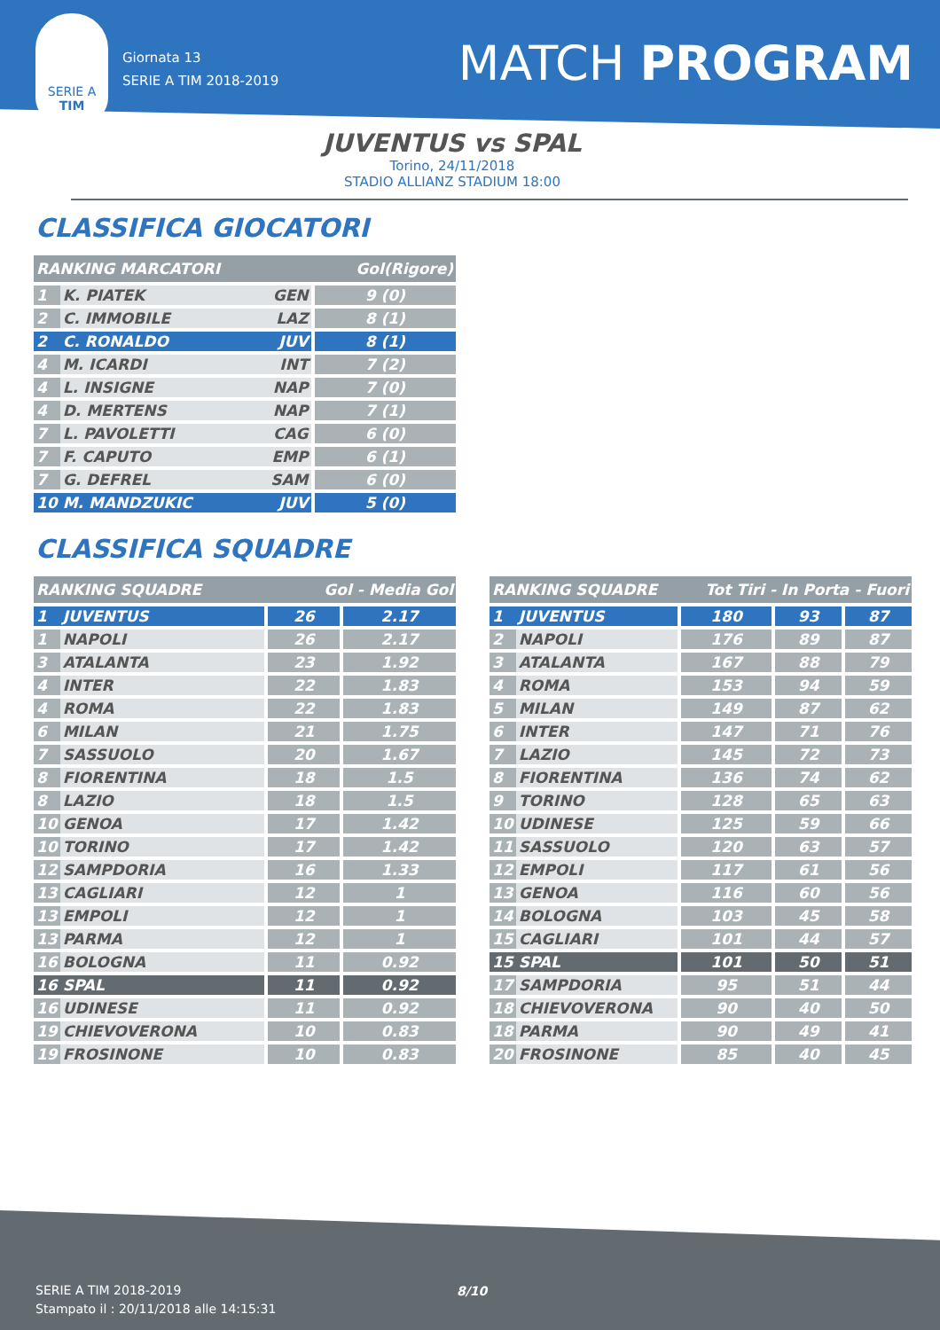SERIE A
TIM
Giornata 13
SERIE A TIM 2018-2019
MATCH PROGRAM
JUVENTUS vs SPAL
Torino, 24/11/2018
STADIO ALLIANZ STADIUM 18:00
CLASSIFICA GIOCATORI
| RANKING MARCATORI | | | Gol(Rigore) |
| --- | --- | --- | --- |
| 1 | K. PIATEK | GEN | 9 (0) |
| 2 | C. IMMOBILE | LAZ | 8 (1) |
| 2 | C. RONALDO | JUV | 8 (1) |
| 4 | M. ICARDI | INT | 7 (2) |
| 4 | L. INSIGNE | NAP | 7 (0) |
| 4 | D. MERTENS | NAP | 7 (1) |
| 7 | L. PAVOLETTI | CAG | 6 (0) |
| 7 | F. CAPUTO | EMP | 6 (1) |
| 7 | G. DEFREL | SAM | 6 (0) |
| 10 | M. MANDZUKIC | JUV | 5 (0) |
CLASSIFICA SQUADRE
| RANKING SQUADRE | | Gol - Media Gol | |
| --- | --- | --- | --- |
| 1 | JUVENTUS | 26 | 2.17 |
| 1 | NAPOLI | 26 | 2.17 |
| 3 | ATALANTA | 23 | 1.92 |
| 4 | INTER | 22 | 1.83 |
| 4 | ROMA | 22 | 1.83 |
| 6 | MILAN | 21 | 1.75 |
| 7 | SASSUOLO | 20 | 1.67 |
| 8 | FIORENTINA | 18 | 1.5 |
| 8 | LAZIO | 18 | 1.5 |
| 10 | GENOA | 17 | 1.42 |
| 10 | TORINO | 17 | 1.42 |
| 12 | SAMPDORIA | 16 | 1.33 |
| 13 | CAGLIARI | 12 | 1 |
| 13 | EMPOLI | 12 | 1 |
| 13 | PARMA | 12 | 1 |
| 16 | BOLOGNA | 11 | 0.92 |
| 16 | SPAL | 11 | 0.92 |
| 16 | UDINESE | 11 | 0.92 |
| 19 | CHIEVOVERONA | 10 | 0.83 |
| 19 | FROSINONE | 10 | 0.83 |
| RANKING SQUADRE | | Tot Tiri - In Porta - Fuori | | |
| --- | --- | --- | --- | --- |
| 1 | JUVENTUS | 180 | 93 | 87 |
| 2 | NAPOLI | 176 | 89 | 87 |
| 3 | ATALANTA | 167 | 88 | 79 |
| 4 | ROMA | 153 | 94 | 59 |
| 5 | MILAN | 149 | 87 | 62 |
| 6 | INTER | 147 | 71 | 76 |
| 7 | LAZIO | 145 | 72 | 73 |
| 8 | FIORENTINA | 136 | 74 | 62 |
| 9 | TORINO | 128 | 65 | 63 |
| 10 | UDINESE | 125 | 59 | 66 |
| 11 | SASSUOLO | 120 | 63 | 57 |
| 12 | EMPOLI | 117 | 61 | 56 |
| 13 | GENOA | 116 | 60 | 56 |
| 14 | BOLOGNA | 103 | 45 | 58 |
| 15 | CAGLIARI | 101 | 44 | 57 |
| 15 | SPAL | 101 | 50 | 51 |
| 17 | SAMPDORIA | 95 | 51 | 44 |
| 18 | CHIEVOVERONA | 90 | 40 | 50 |
| 18 | PARMA | 90 | 49 | 41 |
| 20 | FROSINONE | 85 | 40 | 45 |
SERIE A TIM 2018-2019
Stampato il : 20/11/2018 alle 14:15:31
8/10